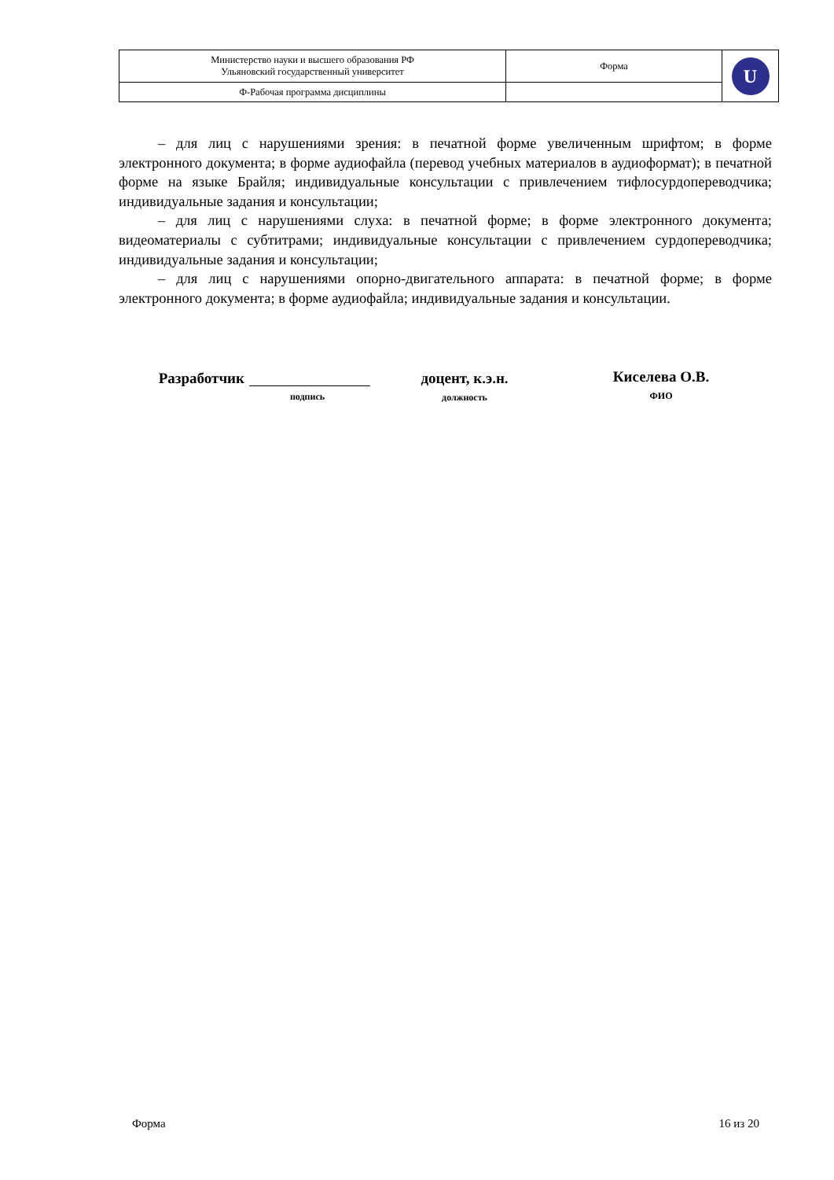| Министерство науки и высшего образования РФ Ульяновский государственный университет | Форма | U |
| Ф-Рабочая программа дисциплины | | |
– для лиц с нарушениями зрения: в печатной форме увеличенным шрифтом; в форме электронного документа; в форме аудиофайла (перевод учебных материалов в аудиоформат); в печатной форме на языке Брайля; индивидуальные консультации с привлечением тифлосурдопереводчика; индивидуальные задания и консультации;
– для лиц с нарушениями слуха: в печатной форме; в форме электронного документа; видеоматериалы с субтитрами; индивидуальные консультации с привлечением сурдопереводчика; индивидуальные задания и консультации;
– для лиц с нарушениями опорно-двигательного аппарата: в печатной форме; в форме электронного документа; в форме аудиофайла; индивидуальные задания и консультации.
Разработчик
подпись
доцент, к.э.н.
должность
Киселева О.В.
ФИО
Форма 16 из 20